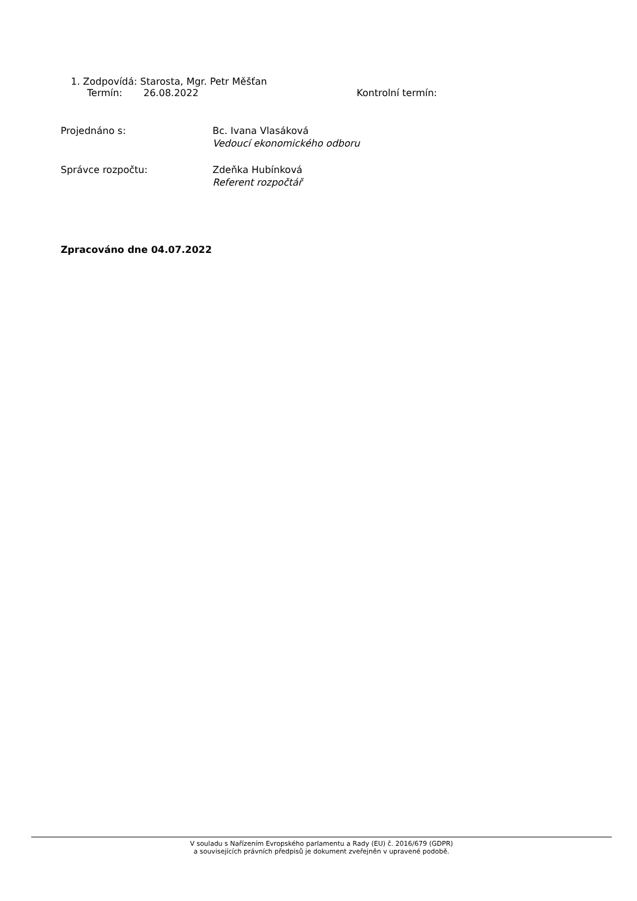1. Zodpovídá: Starosta, Mgr. Petr Měšťan
Termín: 26.08.2022 Kontrolní termín:
Projednáno s: Bc. Ivana Vlasáková
Vedoucí ekonomického odboru
Správce rozpočtu: Zdeňka Hubínková
Referent rozpočtář
Zpracováno dne 04.07.2022
V souladu s Nařízením Evropského parlamentu a Rady (EU) č. 2016/679 (GDPR)
a souvisejících právních předpisů je dokument zveřejněn v upravené podobě.